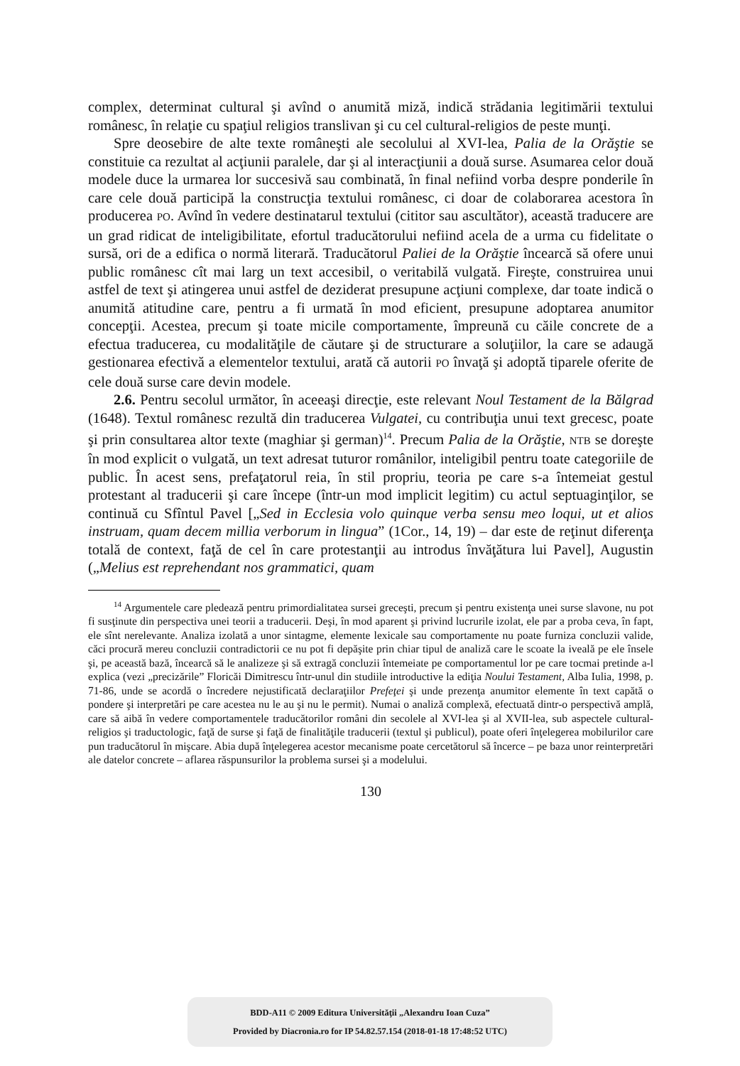complex, determinat cultural şi avînd o anumită miză, indică strădania legitimării textului românesc, în relaţie cu spaţiul religios translivan şi cu cel cultural-religios de peste munţi.
Spre deosebire de alte texte româneşti ale secolului al XVI-lea, Palia de la Orăştie se constituie ca rezultat al acţiunii paralele, dar şi al interacţiunii a două surse. Asumarea celor două modele duce la urmarea lor succesivă sau combinată, în final nefiind vorba despre ponderile în care cele două participă la construcţia textului românesc, ci doar de colaborarea acestora în producerea PO. Avînd în vedere destinatarul textului (cititor sau ascultător), această traducere are un grad ridicat de inteligibilitate, efortul traducătorului nefiind acela de a urma cu fidelitate o sursă, ori de a edifica o normă literară. Traducătorul Paliei de la Orăştie încearcă să ofere unui public românesc cît mai larg un text accesibil, o veritabilă vulgată. Fireşte, construirea unui astfel de text şi atingerea unui astfel de deziderat presupune acţiuni complexe, dar toate indică o anumită atitudine care, pentru a fi urmată în mod eficient, presupune adoptarea anumitor concepţii. Acestea, precum şi toate micile comportamente, împreună cu căile concrete de a efectua traducerea, cu modalităţile de căutare şi de structurare a soluţiilor, la care se adaugă gestionarea efectivă a elementelor textului, arată că autorii PO învaţă şi adoptă tiparele oferite de cele două surse care devin modele.
2.6. Pentru secolul următor, în aceeaşi direcţie, este relevant Noul Testament de la Bălgrad (1648). Textul românesc rezultă din traducerea Vulgatei, cu contribuţia unui text grecesc, poate şi prin consultarea altor texte (maghiar şi german)<sup>14</sup>. Precum Palia de la Orăştie, NTB se doreşte în mod explicit o vulgată, un text adresat tuturor românilor, inteligibil pentru toate categoriile de public. În acest sens, prefaţatorul reia, în stil propriu, teoria pe care s-a întemeiat gestul protestant al traducerii şi care începe (într-un mod implicit legitim) cu actul septuaginţilor, se continuă cu Sfîntul Pavel [„Sed in Ecclesia volo quinque verba sensu meo loqui, ut et alios instruam, quam decem millia verborum in lingua” (1Cor., 14, 19) – dar este de reţinut diferenţa totală de context, faţă de cel în care protestanţii au introdus învăţătura lui Pavel], Augustin („Melius est reprehendant nos grammatici, quam
<sup>14</sup> Argumentele care pledează pentru primordialitatea sursei greceşti, precum şi pentru existenţa unei surse slavone, nu pot fi susţinute din perspectiva unei teorii a traducerii. Deşi, în mod aparent şi privind lucrurile izolat, ele par a proba ceva, în fapt, ele sînt nerelevante. Analiza izolată a unor sintagme, elemente lexicale sau comportamente nu poate furniza concluzii valide, căci procură mereu concluzii contradictorii ce nu pot fi depăşite prin chiar tipul de analiză care le scoate la iveală pe ele însele şi, pe această bază, încearcă să le analizeze şi să extragă concluzii întemeiate pe comportamentul lor pe care tocmai pretinde a-l explica (vezi „precizările” Floricăi Dimitrescu într-unul din studiile introductive la ediţia Noului Testament, Alba Iulia, 1998, p. 71-86, unde se acordă o încredere nejustificată declaraţiilor Prefeţei şi unde prezenţa anumitor elemente în text capătă o pondere şi interpretări pe care acestea nu le au şi nu le permit). Numai o analiză complexă, efectuată dintr-o perspectivă amplă, care să aibă în vedere comportamentele traducătorilor români din secolele al XVI-lea şi al XVII-lea, sub aspectele cultural-religios şi traductologic, faţă de surse şi faţă de finalităţile traducerii (textul şi publicul), poate oferi înţelegerea mobilurilor care pun traducătorul în mişcare. Abia după înţelegerea acestor mecanisme poate cercetătorul să încerce – pe baza unor reinterpretări ale datelor concrete – aflarea răspunsurilor la problema sursei şi a modelului.
130
BDD-A11 © 2009 Editura Universităţii „Alexandru Ioan Cuza”
Provided by Diacronia.ro for IP 54.82.57.154 (2018-01-18 17:48:52 UTC)